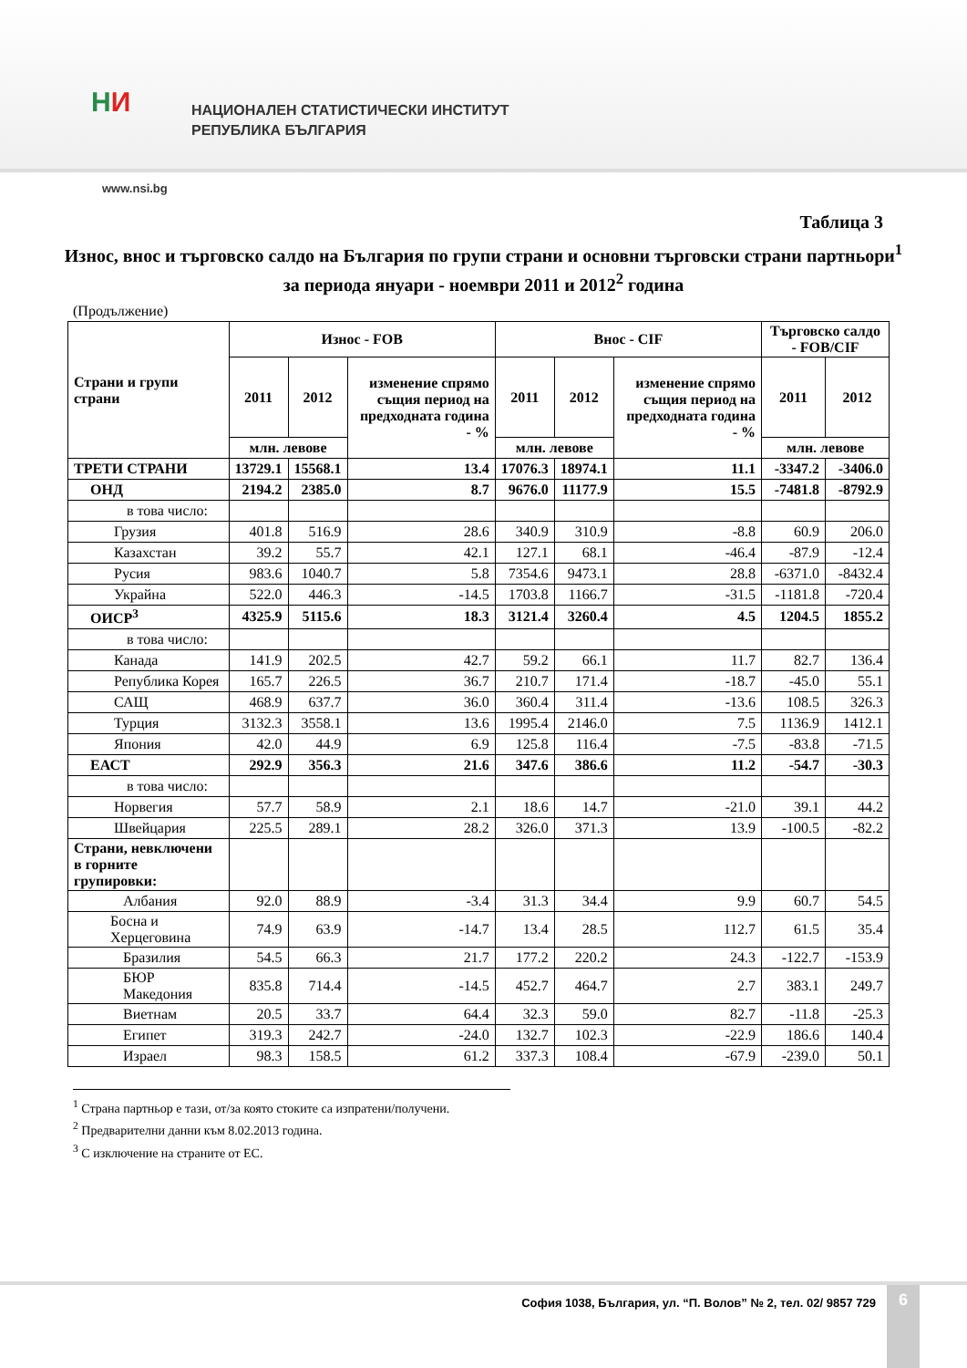НИ
НАЦИОНАЛЕН СТАТИСТИЧЕСКИ ИНСТИТУТ
РЕПУБЛИКА БЪЛГАРИЯ
www.nsi.bg
Таблица 3
Износ, внос и търговско салдо на България по групи страни и основни търговски страни партньори<sup>1</sup> за периода януари - ноември 2011 и 2012<sup>2</sup> година
(Продължение)
| Страни и групи страни | Износ - FOB | | | Внос - CIF | | | Търговско салдо - FOB/CIF | |
| --- | --- | --- | --- | --- | --- | --- | --- | --- |
| | 2011 | 2012 | изменение спрямо същия период на предходната година - % | 2011 | 2012 | изменение спрямо същия период на предходната година - % | 2011 | 2012 |
| | млн. левове | | | млн. левове | | | млн. левове | |
| ТРЕТИ СТРАНИ | 13729.1 | 15568.1 | 13.4 | 17076.3 | 18974.1 | 11.1 | -3347.2 | -3406.0 |
| ОНД | 2194.2 | 2385.0 | 8.7 | 9676.0 | 11177.9 | 15.5 | -7481.8 | -8792.9 |
| в това число: | | | | | | | | |
| Грузия | 401.8 | 516.9 | 28.6 | 340.9 | 310.9 | -8.8 | 60.9 | 206.0 |
| Казахстан | 39.2 | 55.7 | 42.1 | 127.1 | 68.1 | -46.4 | -87.9 | -12.4 |
| Русия | 983.6 | 1040.7 | 5.8 | 7354.6 | 9473.1 | 28.8 | -6371.0 | -8432.4 |
| Украйна | 522.0 | 446.3 | -14.5 | 1703.8 | 1166.7 | -31.5 | -1181.8 | -720.4 |
| ОИСР<sup>3</sup> | 4325.9 | 5115.6 | 18.3 | 3121.4 | 3260.4 | 4.5 | 1204.5 | 1855.2 |
| в това число: | | | | | | | | |
| Канада | 141.9 | 202.5 | 42.7 | 59.2 | 66.1 | 11.7 | 82.7 | 136.4 |
| Република Корея | 165.7 | 226.5 | 36.7 | 210.7 | 171.4 | -18.7 | -45.0 | 55.1 |
| САЩ | 468.9 | 637.7 | 36.0 | 360.4 | 311.4 | -13.6 | 108.5 | 326.3 |
| Турция | 3132.3 | 3558.1 | 13.6 | 1995.4 | 2146.0 | 7.5 | 1136.9 | 1412.1 |
| Япония | 42.0 | 44.9 | 6.9 | 125.8 | 116.4 | -7.5 | -83.8 | -71.5 |
| ЕАСТ | 292.9 | 356.3 | 21.6 | 347.6 | 386.6 | 11.2 | -54.7 | -30.3 |
| в това число: | | | | | | | | |
| Норвегия | 57.7 | 58.9 | 2.1 | 18.6 | 14.7 | -21.0 | 39.1 | 44.2 |
| Швейцария | 225.5 | 289.1 | 28.2 | 326.0 | 371.3 | 13.9 | -100.5 | -82.2 |
| Страни, невключени в горните групировки: | | | | | | | | |
| Албания | 92.0 | 88.9 | -3.4 | 31.3 | 34.4 | 9.9 | 60.7 | 54.5 |
| Босна и Херцеговина | 74.9 | 63.9 | -14.7 | 13.4 | 28.5 | 112.7 | 61.5 | 35.4 |
| Бразилия | 54.5 | 66.3 | 21.7 | 177.2 | 220.2 | 24.3 | -122.7 | -153.9 |
| БЮР Македония | 835.8 | 714.4 | -14.5 | 452.7 | 464.7 | 2.7 | 383.1 | 249.7 |
| Виетнам | 20.5 | 33.7 | 64.4 | 32.3 | 59.0 | 82.7 | -11.8 | -25.3 |
| Египет | 319.3 | 242.7 | -24.0 | 132.7 | 102.3 | -22.9 | 186.6 | 140.4 |
| Израел | 98.3 | 158.5 | 61.2 | 337.3 | 108.4 | -67.9 | -239.0 | 50.1 |
<sup>1</sup> Страна партньор е тази, от/за която стоките са изпратени/получени.
<sup>2</sup> Предварителни данни към 8.02.2013 година.
<sup>3</sup> С изключение на страните от ЕС.
София 1038, България, ул. “П. Волов” № 2, тел. 02/ 9857 729
6